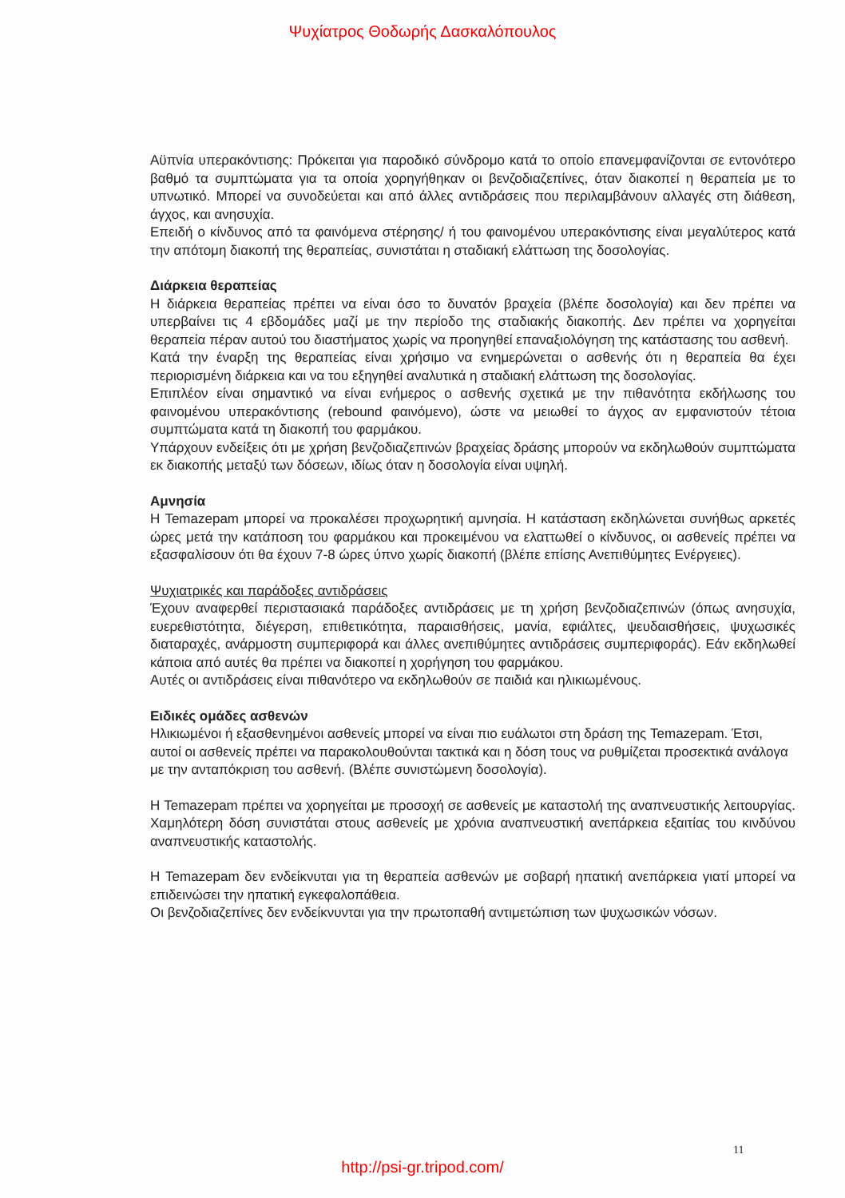Ψυχίατρος Θοδωρής Δασκαλόπουλος
Αϋπνία υπερακόντισης: Πρόκειται για παροδικό σύνδρομο κατά το οποίο επανεμφανίζονται σε εντονότερο βαθμό τα συμπτώματα για τα οποία χορηγήθηκαν οι βενζοδιαζεπίνες, όταν διακοπεί η θεραπεία με το υπνωτικό. Μπορεί να συνοδεύεται και από άλλες αντιδράσεις που περιλαμβάνουν αλλαγές στη διάθεση, άγχος, και ανησυχία.
Επειδή ο κίνδυνος από τα φαινόμενα στέρησης/ ή του φαινομένου υπερακόντισης είναι μεγαλύτερος κατά την απότομη διακοπή της θεραπείας, συνιστάται η σταδιακή ελάττωση της δοσολογίας.
Διάρκεια θεραπείας
Η διάρκεια θεραπείας πρέπει να είναι όσο το δυνατόν βραχεία (βλέπε δοσολογία) και δεν πρέπει να υπερβαίνει τις 4 εβδομάδες μαζί με την περίοδο της σταδιακής διακοπής. Δεν πρέπει να χορηγείται θεραπεία πέραν αυτού του διαστήματος χωρίς να προηγηθεί επαναξιολόγηση της κατάστασης του ασθενή.
Κατά την έναρξη της θεραπείας είναι χρήσιμο να ενημερώνεται ο ασθενής ότι η θεραπεία θα έχει περιορισμένη διάρκεια και να του εξηγηθεί αναλυτικά η σταδιακή ελάττωση της δοσολογίας.
Επιπλέον είναι σημαντικό να είναι ενήμερος ο ασθενής σχετικά με την πιθανότητα εκδήλωσης του φαινομένου υπερακόντισης (rebound φαινόμενο), ώστε να μειωθεί το άγχος αν εμφανιστούν τέτοια συμπτώματα κατά τη διακοπή του φαρμάκου.
Υπάρχουν ενδείξεις ότι με χρήση βενζοδιαζεπινών βραχείας δράσης μπορούν να εκδηλωθούν συμπτώματα εκ διακοπής μεταξύ των δόσεων, ιδίως όταν η δοσολογία είναι υψηλή.
Αμνησία
Η Temazepam μπορεί να προκαλέσει προχωρητική αμνησία. Η κατάσταση εκδηλώνεται συνήθως αρκετές ώρες μετά την κατάποση του φαρμάκου και προκειμένου να ελαττωθεί ο κίνδυνος, οι ασθενείς πρέπει να εξασφαλίσουν ότι θα έχουν 7-8 ώρες ύπνο χωρίς διακοπή (βλέπε επίσης Ανεπιθύμητες Ενέργειες).
Ψυχιατρικές και παράδοξες αντιδράσεις
Έχουν αναφερθεί περιστασιακά παράδοξες αντιδράσεις με τη χρήση βενζοδιαζεπινών (όπως ανησυχία, ευερεθιστότητα, διέγερση, επιθετικότητα, παραισθήσεις, μανία, εφιάλτες, ψευδαισθήσεις, ψυχωσικές διαταραχές, ανάρμοστη συμπεριφορά και άλλες ανεπιθύμητες αντιδράσεις συμπεριφοράς). Εάν εκδηλωθεί κάποια από αυτές θα πρέπει να διακοπεί η χορήγηση του φαρμάκου.
Αυτές οι αντιδράσεις είναι πιθανότερο να εκδηλωθούν σε παιδιά και ηλικιωμένους.
Ειδικές ομάδες ασθενών
Ηλικιωμένοι ή εξασθενημένοι ασθενείς μπορεί να είναι πιο ευάλωτοι στη δράση της Temazepam. Έτσι, αυτοί οι ασθενείς πρέπει να παρακολουθούνται τακτικά και η δόση τους να ρυθμίζεται προσεκτικά ανάλογα με την ανταπόκριση του ασθενή. (Βλέπε συνιστώμενη δοσολογία).
Η Temazepam πρέπει να χορηγείται με προσοχή σε ασθενείς με καταστολή της αναπνευστικής λειτουργίας. Χαμηλότερη δόση συνιστάται στους ασθενείς με χρόνια αναπνευστική ανεπάρκεια εξαιτίας του κινδύνου αναπνευστικής καταστολής.
Η Temazepam δεν ενδείκνυται για τη θεραπεία ασθενών με σοβαρή ηπατική ανεπάρκεια γιατί μπορεί να επιδεινώσει την ηπατική εγκεφαλοπάθεια.
Οι βενζοδιαζεπίνες δεν ενδείκνυνται για την πρωτοπαθή αντιμετώπιση των ψυχωσικών νόσων.
11
http://psi-gr.tripod.com/